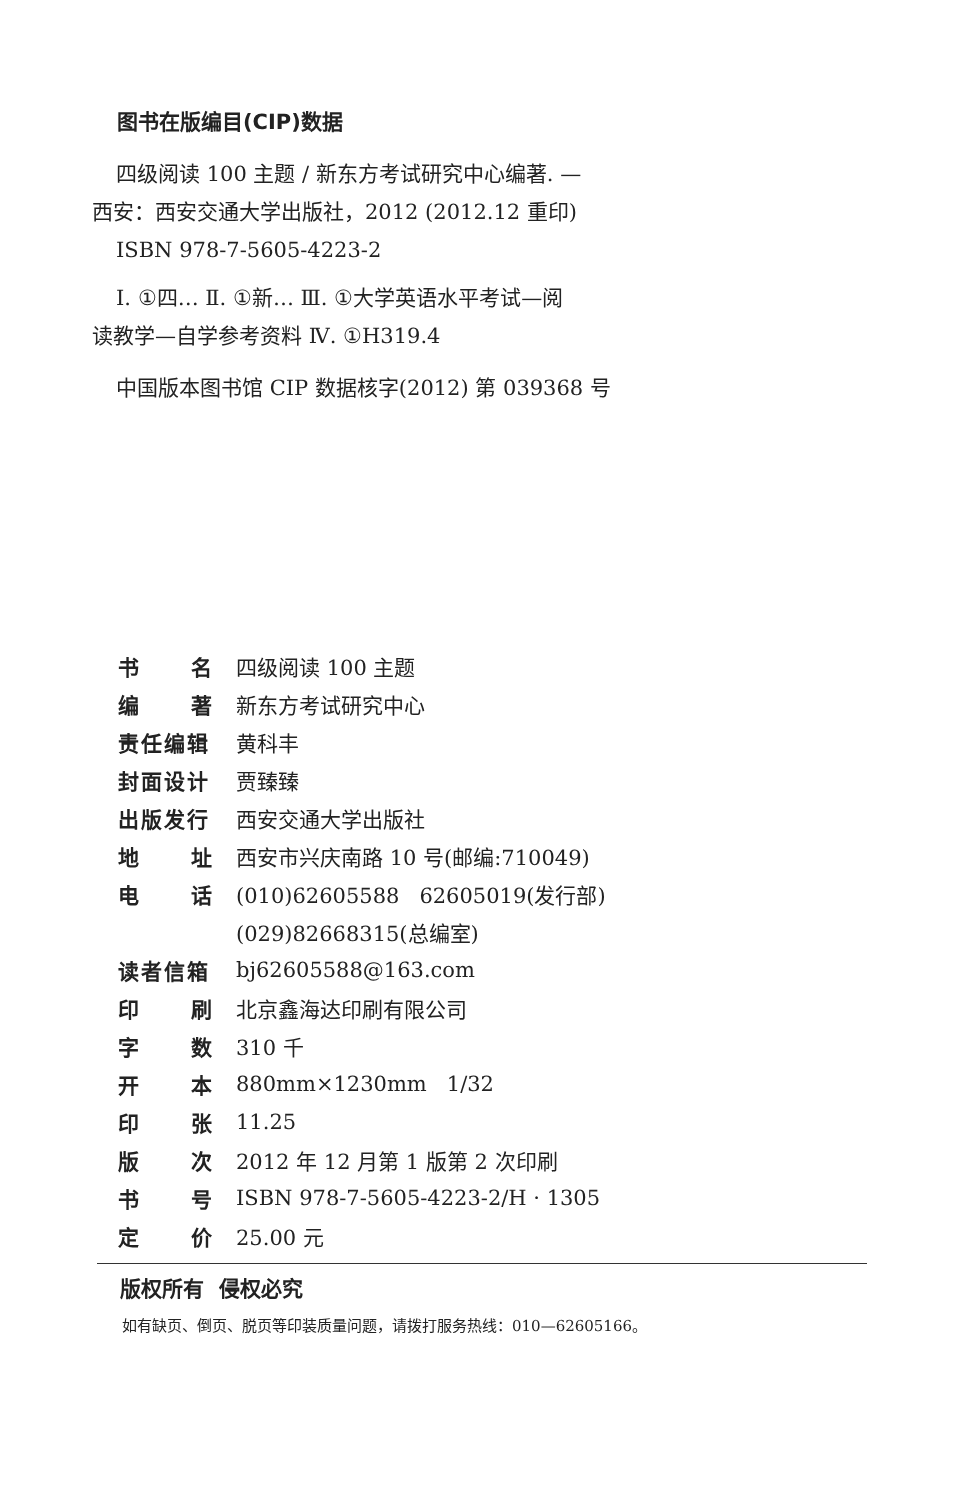图书在版编目(CIP)数据
四级阅读 100 主题 / 新东方考试研究中心编著. —
西安：西安交通大学出版社，2012 (2012.12 重印)
ISBN 978-7-5605-4223-2
Ⅰ. ①四… Ⅱ. ①新… Ⅲ. ①大学英语水平考试—阅
读教学—自学参考资料 Ⅳ. ①H319.4
中国版本图书馆 CIP 数据核字(2012) 第 039368 号
| 书 名 | 四级阅读 100 主题 |
| 编 著 | 新东方考试研究中心 |
| 责任编辑 | 黄科丰 |
| 封面设计 | 贾臻臻 |
| 出版发行 | 西安交通大学出版社 |
| 地 址 | 西安市兴庆南路 10 号(邮编:710049) |
| 电 话 | (010)62605588 62605019(发行部) |
| | (029)82668315(总编室) |
| 读者信箱 | bj62605588@163.com |
| 印 刷 | 北京鑫海达印刷有限公司 |
| 字 数 | 310 千 |
| 开 本 | 880mm×1230mm 1/32 |
| 印 张 | 11.25 |
| 版 次 | 2012 年 12 月第 1 版第 2 次印刷 |
| 书 号 | ISBN 978-7-5605-4223-2/H · 1305 |
| 定 价 | 25.00 元 |
版权所有 侵权必究
如有缺页、倒页、脱页等印装质量问题，请拨打服务热线：010—62605166。